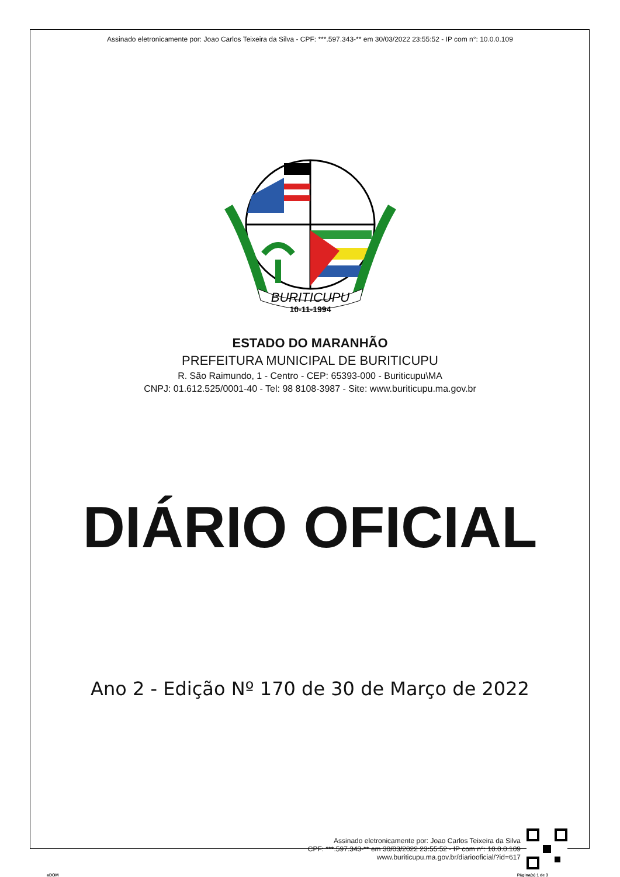Assinado eletronicamente por: Joao Carlos Teixeira da Silva - CPF: ***.597.343-** em 30/03/2022 23:55:52 - IP com n°: 10.0.0.109
BURITICUPU
10-11-1994
ESTADO DO MARANHÃO
PREFEITURA MUNICIPAL DE BURITICUPU
R. São Raimundo, 1 - Centro - CEP: 65393-000 - Buriticupu\MA
CNPJ: 01.612.525/0001-40 - Tel: 98 8108-3987 - Site: www.buriticupu.ma.gov.br
DIÁRIO OFICIAL
Ano 2 - Edição Nº 170 de 30 de Março de 2022
Assinado eletronicamente por: Joao Carlos Teixeira da Silva
CPF: ***.597.343-** em 30/03/2022 23:55:52 - IP com n°: 10.0.0.109
www.buriticupu.ma.gov.br/diariooficial/?id=617
aDOM Página(s) 1 de 3